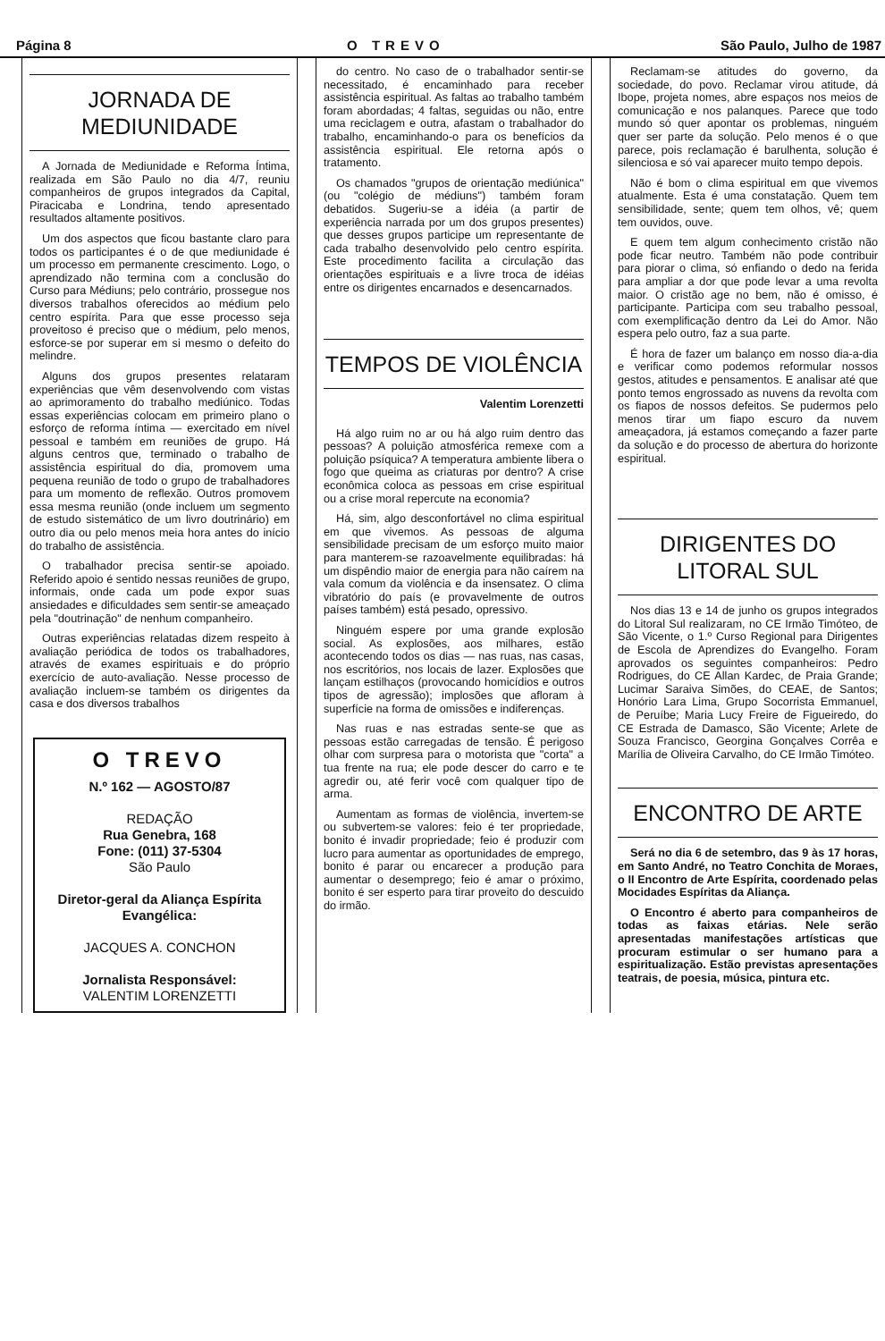Página 8 O TREVO São Paulo, Julho de 1987
JORNADA DE MEDIUNIDADE
A Jornada de Mediunidade e Reforma Íntima, realizada em São Paulo no dia 4/7, reuniu companheiros de grupos integrados da Capital, Piracicaba e Londrina, tendo apresentado resultados altamente positivos.
Um dos aspectos que ficou bastante claro para todos os participantes é o de que mediunidade é um processo em permanente crescimento. Logo, o aprendizado não termina com a conclusão do Curso para Médiuns; pelo contrário, prossegue nos diversos trabalhos oferecidos ao médium pelo centro espírita. Para que esse processo seja proveitoso é preciso que o médium, pelo menos, esforce-se por superar em si mesmo o defeito do melindre.
Alguns dos grupos presentes relataram experiências que vêm desenvolvendo com vistas ao aprimoramento do trabalho mediúnico. Todas essas experiências colocam em primeiro plano o esforço de reforma íntima — exercitado em nível pessoal e também em reuniões de grupo. Há alguns centros que, terminado o trabalho de assistência espiritual do dia, promovem uma pequena reunião de todo o grupo de trabalhadores para um momento de reflexão. Outros promovem essa mesma reunião (onde incluem um segmento de estudo sistemático de um livro doutrinário) em outro dia ou pelo menos meia hora antes do início do trabalho de assistência.
O trabalhador precisa sentir-se apoiado. Referido apoio é sentido nessas reuniões de grupo, informais, onde cada um pode expor suas ansiedades e dificuldades sem sentir-se ameaçado pela "doutrinação" de nenhum companheiro.
Outras experiências relatadas dizem respeito à avaliação periódica de todos os trabalhadores, através de exames espirituais e do próprio exercício de auto-avaliação. Nesse processo de avaliação incluem-se também os dirigentes da casa e dos diversos trabalhos
O TREVO
N.º 162 — AGOSTO/87
REDAÇÃO
Rua Genebra, 168
Fone: (011) 37-5304
São Paulo
Diretor-geral da Aliança Espírita Evangélica:
JACQUES A. CONCHON
Jornalista Responsável:
VALENTIM LORENZETTI
do centro. No caso de o trabalhador sentir-se necessitado, é encaminhado para receber assistência espiritual. As faltas ao trabalho também foram abordadas; 4 faltas, seguidas ou não, entre uma reciclagem e outra, afastam o trabalhador do trabalho, encaminhando-o para os benefícios da assistência espiritual. Ele retorna após o tratamento.
Os chamados "grupos de orientação mediúnica" (ou "colégio de médiuns") também foram debatidos. Sugeriu-se a idéia (a partir de experiência narrada por um dos grupos presentes) que desses grupos participe um representante de cada trabalho desenvolvido pelo centro espírita. Este procedimento facilita a circulação das orientações espirituais e a livre troca de idéias entre os dirigentes encarnados e desencarnados.
TEMPOS DE VIOLÊNCIA
Valentim Lorenzetti
Há algo ruim no ar ou há algo ruim dentro das pessoas? A poluição atmosférica remexe com a poluição psíquica? A temperatura ambiente libera o fogo que queima as criaturas por dentro? A crise econômica coloca as pessoas em crise espiritual ou a crise moral repercute na economia?
Há, sim, algo desconfortável no clima espiritual em que vivemos. As pessoas de alguma sensibilidade precisam de um esforço muito maior para manterem-se razoavelmente equilibradas: há um dispêndio maior de energia para não caírem na vala comum da violência e da insensatez. O clima vibratório do país (e provavelmente de outros países também) está pesado, opressivo.
Ninguém espere por uma grande explosão social. As explosões, aos milhares, estão acontecendo todos os dias — nas ruas, nas casas, nos escritórios, nos locais de lazer. Explosões que lançam estilhaços (provocando homicídios e outros tipos de agressão); implosões que afloram à superfície na forma de omissões e indiferenças.
Nas ruas e nas estradas sente-se que as pessoas estão carregadas de tensão. É perigoso olhar com surpresa para o motorista que "corta" a tua frente na rua; ele pode descer do carro e te agredir ou, até ferir você com qualquer tipo de arma.
Aumentam as formas de violência, invertem-se ou subvertem-se valores: feio é ter propriedade, bonito é invadir propriedade; feio é produzir com lucro para aumentar as oportunidades de emprego, bonito é parar ou encarecer a produção para aumentar o desemprego; feio é amar o próximo, bonito é ser esperto para tirar proveito do descuido do irmão.
Reclamam-se atitudes do governo, da sociedade, do povo. Reclamar virou atitude, dá Ibope, projeta nomes, abre espaços nos meios de comunicação e nos palanques. Parece que todo mundo só quer apontar os problemas, ninguém quer ser parte da solução. Pelo menos é o que parece, pois reclamação é barulhenta, solução é silenciosa e só vai aparecer muito tempo depois.
Não é bom o clima espiritual em que vivemos atualmente. Esta é uma constatação. Quem tem sensibilidade, sente; quem tem olhos, vê; quem tem ouvidos, ouve.
E quem tem algum conhecimento cristão não pode ficar neutro. Também não pode contribuir para piorar o clima, só enfiando o dedo na ferida para ampliar a dor que pode levar a uma revolta maior. O cristão age no bem, não é omisso, é participante. Participa com seu trabalho pessoal, com exemplificação dentro da Lei do Amor. Não espera pelo outro, faz a sua parte.
É hora de fazer um balanço em nosso dia-a-dia e verificar como podemos reformular nossos gestos, atitudes e pensamentos. E analisar até que ponto temos engrossado as nuvens da revolta com os fiapos de nossos defeitos. Se pudermos pelo menos tirar um fiapo escuro da nuvem ameaçadora, já estamos começando a fazer parte da solução e do processo de abertura do horizonte espiritual.
DIRIGENTES DO LITORAL SUL
Nos dias 13 e 14 de junho os grupos integrados do Litoral Sul realizaram, no CE Irmão Timóteo, de São Vicente, o 1.º Curso Regional para Dirigentes de Escola de Aprendizes do Evangelho. Foram aprovados os seguintes companheiros: Pedro Rodrigues, do CE Allan Kardec, de Praia Grande; Lucimar Saraiva Simões, do CEAE, de Santos; Honório Lara Lima, Grupo Socorrista Emmanuel, de Peruíbe; Maria Lucy Freire de Figueiredo, do CE Estrada de Damasco, São Vicente; Arlete de Souza Francisco, Georgina Gonçalves Corrêa e Marília de Oliveira Carvalho, do CE Irmão Timóteo.
ENCONTRO DE ARTE
Será no dia 6 de setembro, das 9 às 17 horas, em Santo André, no Teatro Conchita de Moraes, o II Encontro de Arte Espírita, coordenado pelas Mocidades Espíritas da Aliança.
O Encontro é aberto para companheiros de todas as faixas etárias. Nele serão apresentadas manifestações artísticas que procuram estimular o ser humano para a espiritualização. Estão previstas apresentações teatrais, de poesia, música, pintura etc.